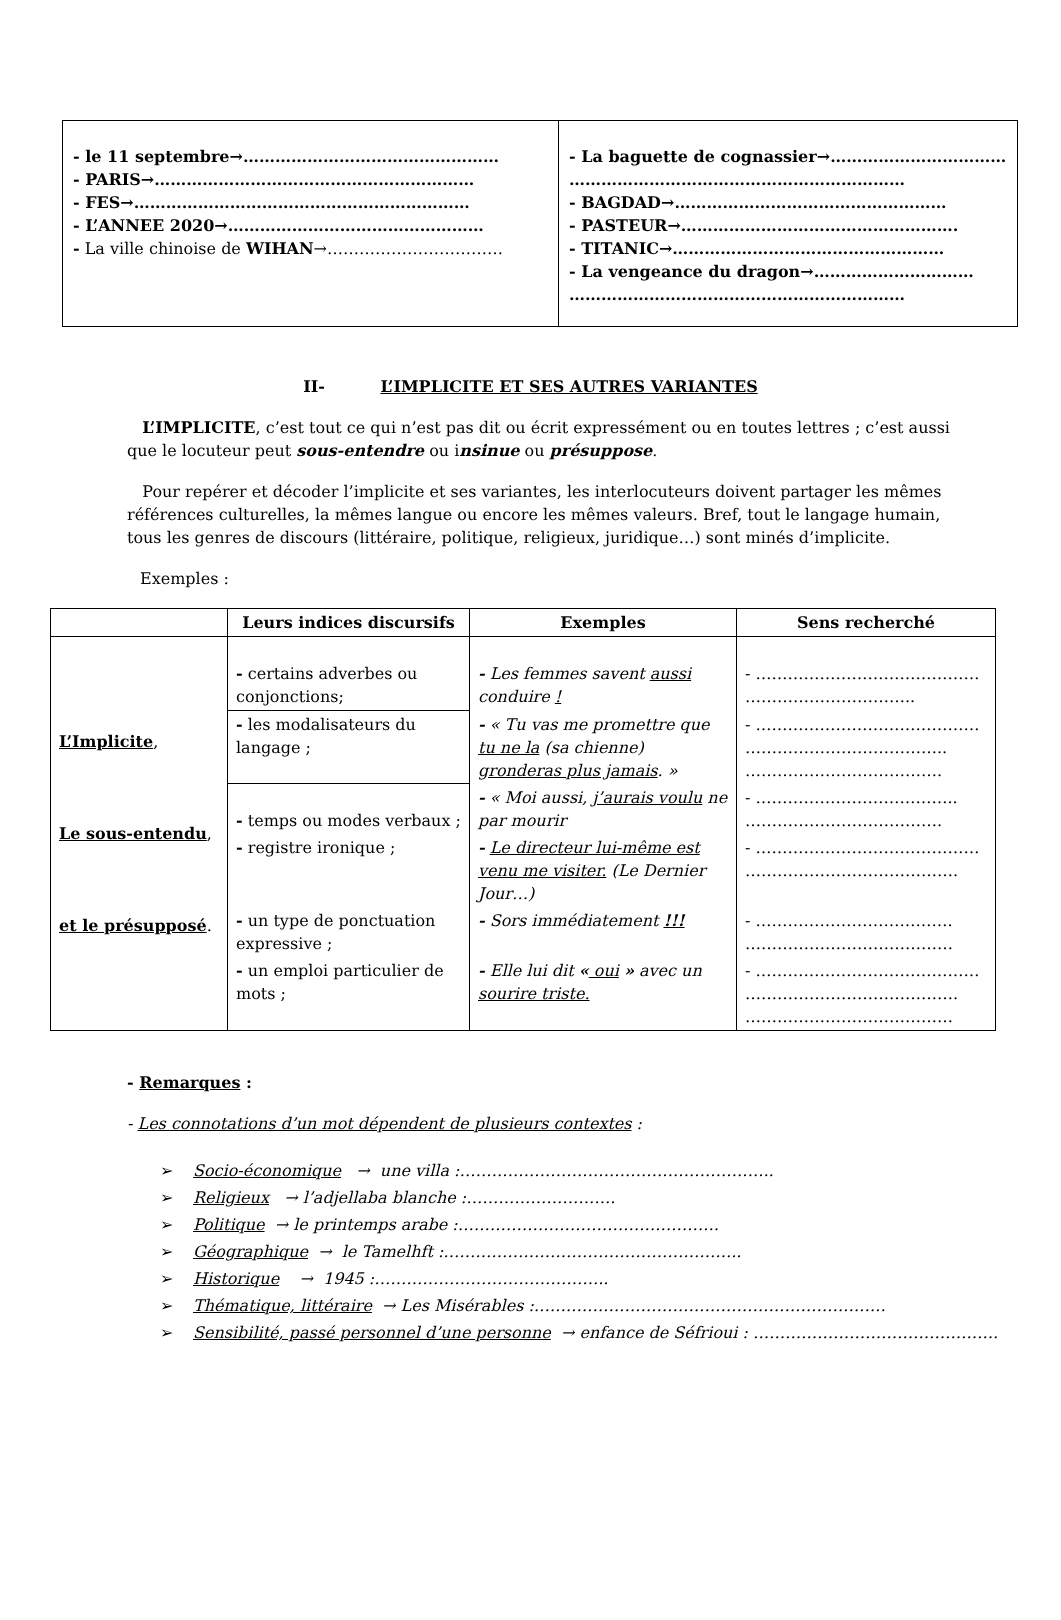| - le 11 septembre→………………………………………… - PARIS→…………………………………………………… - FES→……………………………………………………… - L’ANNEE 2020→………………………………………… - La ville chinoise de WIHAN →…………………………… | - La baguette de cognassier→…………………………… ……………………………………………………… - BAGDAD→…………………………………………… - PASTEUR→……………………………………………. - TITANIC→…………………………………………… - La vengeance du dragon→………………………… ……………………………………………………… |
II- L’IMPLICITE ET SES AUTRES VARIANTES
L’IMPLICITE, c’est tout ce qui n’est pas dit ou écrit expressément ou en toutes lettres ; c’est aussi que le locuteur peut sous-entendre ou insinue ou présuppose.
Pour repérer et décoder l’implicite et ses variantes, les interlocuteurs doivent partager les mêmes références culturelles, la mêmes langue ou encore les mêmes valeurs. Bref, tout le langage humain, tous les genres de discours (littéraire, politique, religieux, juridique…) sont minés d’implicite.
Exemples :
| | Leurs indices discursifs | Exemples | Sens recherché |
| --- | --- | --- | --- |
| L’Implicite , Le sous-entendu , et le présupposé . | - certains adverbes ou conjonctions; | - Les femmes savent aussi conduire ! | - …………………………………… ………………………….. |
| | - les modalisateurs du langage ; | - « Tu vas me promettre que tu ne la (sa chienne) gronderas plus jamais . » | - …………………………………… ……………………………….. ………………………………. |
| | - temps ou modes verbaux ; | - « Moi aussi, j’aurais voulu ne par mourir | - ……………………………….. ………………………………. |
| | - registre ironique ; | - Le directeur lui-même est venu me visiter. (Le Dernier Jour…) | - …………………………………… …………………………………. |
| | - un type de ponctuation expressive ; | - Sors immédiatement !!! | - ………………………………. ………………………………… |
| | - un emploi particulier de mots ; | - Elle lui dit « oui » avec un sourire triste. | - …………………………………… …………………………………. ………………………………… |
- Remarques :
- Les connotations d’un mot dépendent de plusieurs contextes :
Socio-économique → une villa :…………………………………………………..
Religieux → l’adjellaba blanche :……………………….
Politique → le printemps arabe :………………………………………….
Géographique → le Tamelhft :………………………………………………..
Historique → 1945 :……………………………………..
Thématique, littéraire → Les Misérables :…………………………………………………………
Sensibilité, passé personnel d’une personne → enfance de Séfrioui : ……………………………………….